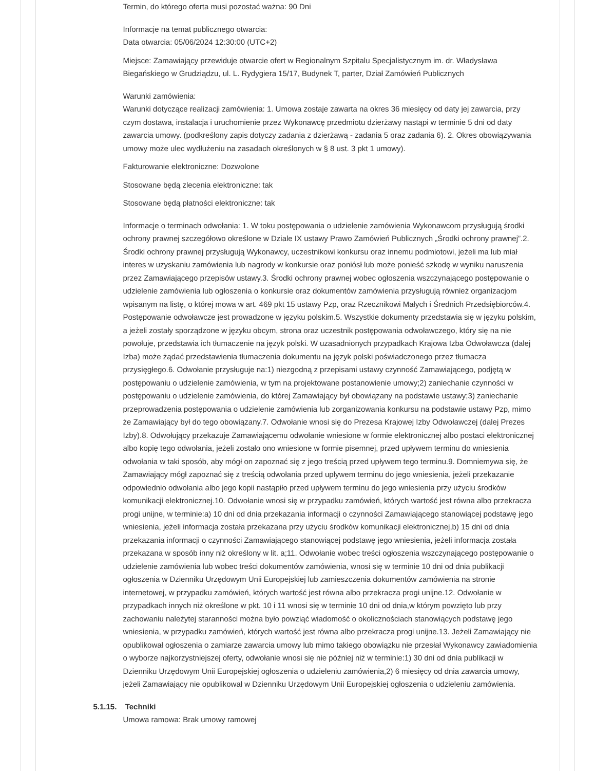Termin, do którego oferta musi pozostać ważna: 90 Dni
Informacje na temat publicznego otwarcia:
Data otwarcia: 05/06/2024 12:30:00 (UTC+2)
Miejsce: Zamawiający przewiduje otwarcie ofert w Regionalnym Szpitalu Specjalistycznym im. dr. Władysława Biegańskiego w Grudziądzu, ul. L. Rydygiera 15/17, Budynek T, parter, Dział Zamówień Publicznych
Warunki zamówienia:
Warunki dotyczące realizacji zamówienia: 1. Umowa zostaje zawarta na okres 36 miesięcy od daty jej zawarcia, przy czym dostawa, instalacja i uruchomienie przez Wykonawcę przedmiotu dzierżawy nastąpi w terminie 5 dni od daty zawarcia umowy. (podkreślony zapis dotyczy zadania z dzierżawą - zadania 5 oraz zadania 6). 2. Okres obowiązywania umowy może ulec wydłużeniu na zasadach określonych w § 8 ust. 3 pkt 1 umowy).
Fakturowanie elektroniczne: Dozwolone
Stosowane będą zlecenia elektroniczne: tak
Stosowane będą płatności elektroniczne: tak
Informacje o terminach odwołania: 1. W toku postępowania o udzielenie zamówienia Wykonawcom przysługują środki ochrony prawnej szczegółowo określone w Dziale IX ustawy Prawo Zamówień Publicznych „Środki ochrony prawnej”.2. Środki ochrony prawnej przysługują Wykonawcy, uczestnikowi konkursu oraz innemu podmiotowi, jeżeli ma lub miał interes w uzyskaniu zamówienia lub nagrody w konkursie oraz poniósł lub może ponieść szkodę w wyniku naruszenia przez Zamawiającego przepisów ustawy.3. Środki ochrony prawnej wobec ogłoszenia wszczynającego postępowanie o udzielenie zamówienia lub ogłoszenia o konkursie oraz dokumentów zamówienia przysługują również organizacjom wpisanym na listę, o której mowa w art. 469 pkt 15 ustawy Pzp, oraz Rzecznikowi Małych i Średnich Przedsiębiorców.4. Postępowanie odwoławcze jest prowadzone w języku polskim.5. Wszystkie dokumenty przedstawia się w języku polskim, a jeżeli zostały sporządzone w języku obcym, strona oraz uczestnik postępowania odwoławczego, który się na nie powołuje, przedstawia ich tłumaczenie na język polski. W uzasadnionych przypadkach Krajowa Izba Odwoławcza (dalej Izba) może żądać przedstawienia tłumaczenia dokumentu na język polski poświadczonego przez tłumacza przysięgłego.6. Odwołanie przysługuje na:1) niezgodną z przepisami ustawy czynność Zamawiającego, podjętą w postępowaniu o udzielenie zamówienia, w tym na projektowane postanowienie umowy;2) zaniechanie czynności w postępowaniu o udzielenie zamówienia, do której Zamawiający był obowiązany na podstawie ustawy;3) zaniechanie przeprowadzenia postępowania o udzielenie zamówienia lub zorganizowania konkursu na podstawie ustawy Pzp, mimo że Zamawiający był do tego obowiązany.7. Odwołanie wnosi się do Prezesa Krajowej Izby Odwoławczej (dalej Prezes Izby).8. Odwołujący przekazuje Zamawiającemu odwołanie wniesione w formie elektronicznej albo postaci elektronicznej albo kopię tego odwołania, jeżeli zostało ono wniesione w formie pisemnej, przed upływem terminu do wniesienia odwołania w taki sposób, aby mógł on zapoznać się z jego treścią przed upływem tego terminu.9. Domniemywa się, że Zamawiający mógł zapoznać się z treścią odwołania przed upływem terminu do jego wniesienia, jeżeli przekazanie odpowiednio odwołania albo jego kopii nastąpiło przed upływem terminu do jego wniesienia przy użyciu środków komunikacji elektronicznej.10. Odwołanie wnosi się w przypadku zamówień, których wartość jest równa albo przekracza progi unijne, w terminie:a) 10 dni od dnia przekazania informacji o czynności Zamawiającego stanowiącej podstawę jego wniesienia, jeżeli informacja została przekazana przy użyciu środków komunikacji elektronicznej,b) 15 dni od dnia przekazania informacji o czynności Zamawiającego stanowiącej podstawę jego wniesienia, jeżeli informacja została przekazana w sposób inny niż określony w lit. a;11. Odwołanie wobec treści ogłoszenia wszczynającego postępowanie o udzielenie zamówienia lub wobec treści dokumentów zamówienia, wnosi się w terminie 10 dni od dnia publikacji ogłoszenia w Dzienniku Urzędowym Unii Europejskiej lub zamieszczenia dokumentów zamówienia na stronie internetowej, w przypadku zamówień, których wartość jest równa albo przekracza progi unijne.12. Odwołanie w przypadkach innych niż określone w pkt. 10 i 11 wnosi się w terminie 10 dni od dnia,w którym powzięto lub przy zachowaniu należytej staranności można było powziąć wiadomość o okolicznościach stanowiących podstawę jego wniesienia, w przypadku zamówień, których wartość jest równa albo przekracza progi unijne.13. Jeżeli Zamawiający nie opublikował ogłoszenia o zamiarze zawarcia umowy lub mimo takiego obowiązku nie przesłał Wykonawcy zawiadomienia o wyborze najkorzystniejszej oferty, odwołanie wnosi się nie później niż w terminie:1) 30 dni od dnia publikacji w Dzienniku Urzędowym Unii Europejskiej ogłoszenia o udzieleniu zamówienia,2) 6 miesięcy od dnia zawarcia umowy, jeżeli Zamawiający nie opublikował w Dzienniku Urzędowym Unii Europejskiej ogłoszenia o udzieleniu zamówienia.
5.1.15. Techniki
Umowa ramowa: Brak umowy ramowej